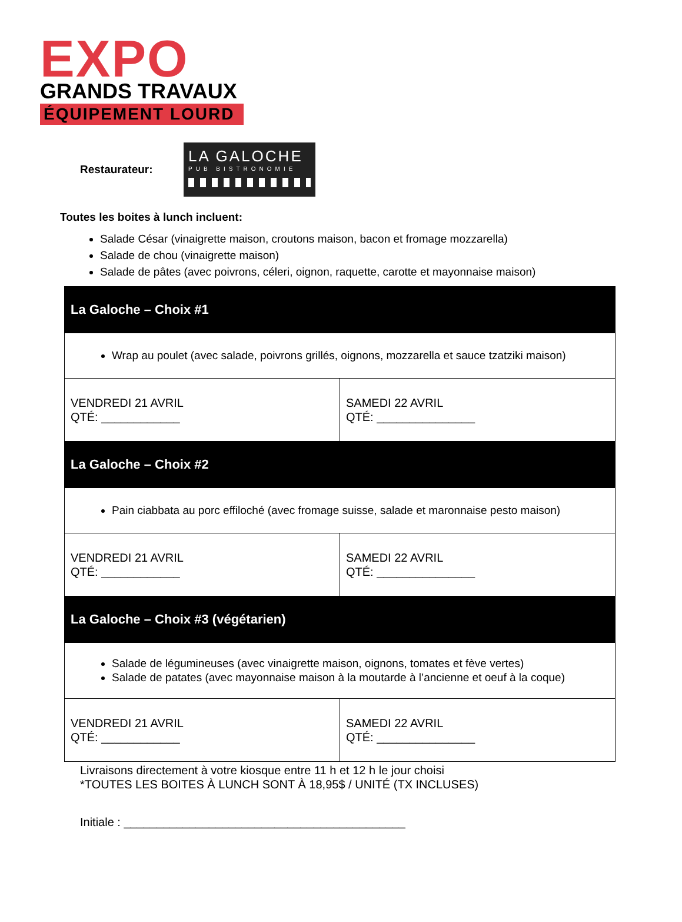EXPO
GRANDS TRAVAUX
ÉQUIPEMENT LOURD
Restaurateur:
LA GALOCHE
PUB BISTRONOMIE
Toutes les boites à lunch incluent:
Salade César (vinaigrette maison, croutons maison, bacon et fromage mozzarella)
Salade de chou (vinaigrette maison)
Salade de pâtes (avec poivrons, céleri, oignon, raquette, carotte et mayonnaise maison)
| La Galoche – Choix #1 | |
| Wrap au poulet (avec salade, poivrons grillés, oignons, mozzarella et sauce tzatziki maison) | |
| VENDREDI 21 AVRIL QTÉ: ____________ | SAMEDI 22 AVRIL QTÉ: _______________ |
| La Galoche – Choix #2 | |
| Pain ciabbata au porc effiloché (avec fromage suisse, salade et maronnaise pesto maison) | |
| VENDREDI 21 AVRIL QTÉ: ____________ | SAMEDI 22 AVRIL QTÉ: _______________ |
| La Galoche – Choix #3 (végétarien) | |
| Salade de légumineuses (avec vinaigrette maison, oignons, tomates et fève vertes) Salade de patates (avec mayonnaise maison à la moutarde à l’ancienne et oeuf à la coque) | |
| VENDREDI 21 AVRIL QTÉ: ____________ | SAMEDI 22 AVRIL QTÉ: _______________ |
Livraisons directement à votre kiosque entre 11 h et 12 h le jour choisi
*TOUTES LES BOITES À LUNCH SONT À 18,95$ / UNITÉ (TX INCLUSES)
Initiale : ___________________________________________